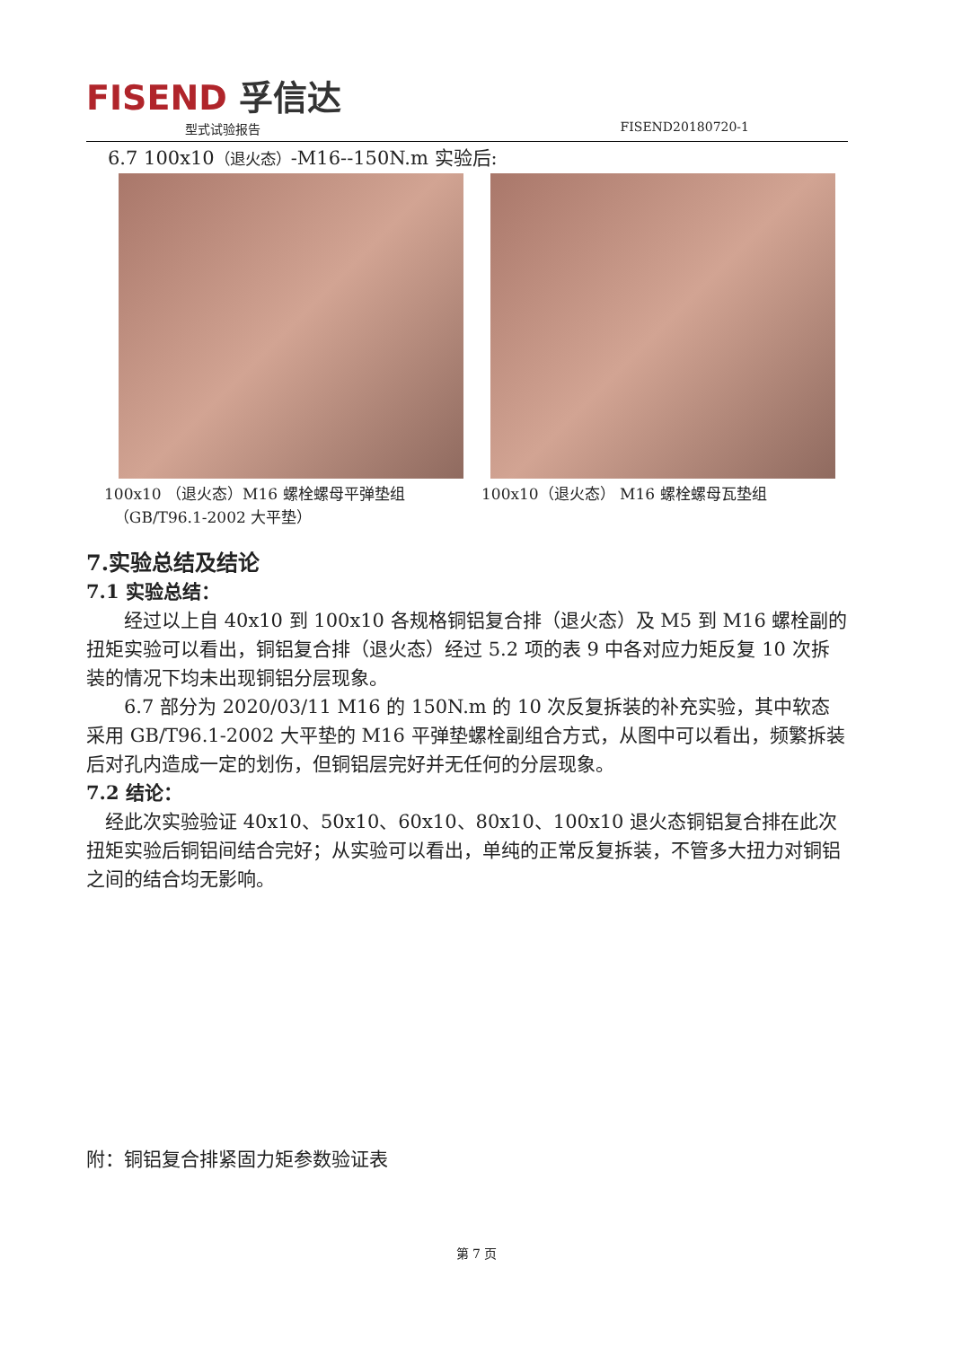FISEND 孚信达
型式试验报告 FISEND20180720-1
6.7 100x10（退火态）-M16--150N.m 实验后:
100x10 （退火态）M16 螺栓螺母平弹垫组
（GB/T96.1-2002 大平垫）
100x10（退火态） M16 螺栓螺母瓦垫组
7.实验总结及结论
7.1 实验总结：
经过以上自 40x10 到 100x10 各规格铜铝复合排（退火态）及 M5 到 M16 螺栓副的扭矩实验可以看出，铜铝复合排（退火态）经过 5.2 项的表 9 中各对应力矩反复 10 次拆装的情况下均未出现铜铝分层现象。
6.7 部分为 2020/03/11 M16 的 150N.m 的 10 次反复拆装的补充实验，其中软态采用 GB/T96.1-2002 大平垫的 M16 平弹垫螺栓副组合方式，从图中可以看出，频繁拆装后对孔内造成一定的划伤，但铜铝层完好并无任何的分层现象。
7.2 结论：
经此次实验验证 40x10、50x10、60x10、80x10、100x10 退火态铜铝复合排在此次扭矩实验后铜铝间结合完好；从实验可以看出，单纯的正常反复拆装，不管多大扭力对铜铝之间的结合均无影响。
附：铜铝复合排紧固力矩参数验证表
第 7 页